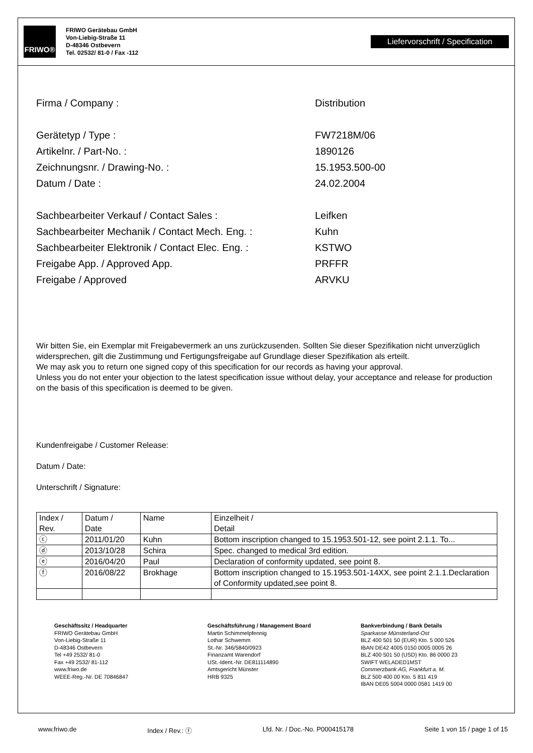FRIWO®
FRIWO Gerätebau GmbH
Von-Liebig-Straße 11
D-48346 Ostbevern
Tel. 02532/ 81-0 / Fax -112
Liefervorschrift / Specification
Firma / Company : Distribution
Gerätetyp / Type : FW7218M/06
Artikelnr. / Part-No. : 1890126
Zeichnungsnr. / Drawing-No. : 15.1953.500-00
Datum / Date : 24.02.2004
Sachbearbeiter Verkauf / Contact Sales : Leifken
Sachbearbeiter Mechanik / Contact Mech. Eng. : Kuhn
Sachbearbeiter Elektronik / Contact Elec. Eng. :
KSTWO
Freigabe App. / Approved App. PRFFR
Freigabe / Approved ARVKU
Wir bitten Sie, ein Exemplar mit Freigabevermerk an uns zurückzusenden. Sollten Sie dieser Spezifikation nicht unverzüglich widersprechen, gilt die Zustimmung und Fertigungsfreigabe auf Grundlage dieser Spezifikation als erteilt.
We may ask you to return one signed copy of this specification for our records as having your approval.
Unless you do not enter your objection to the latest specification issue without delay, your acceptance and release for production on the basis of this specification is deemed to be given.
Kundenfreigabe / Customer Release:
Datum / Date:
Unterschrift / Signature:
| Index / Rev. | Datum / Date | Name | Einzelheit / Detail |
| ⓒ | 2011/01/20 | Kuhn | Bottom inscription changed to 15.1953.501-12, see point 2.1.1. To... |
| ⓓ | 2013/10/28 | Schira | Spec. changed to medical 3rd edition. |
| ⓔ | 2016/04/20 | Paul | Declaration of conformity updated, see point 8. |
| ⓕ | 2016/08/22 | Brokhage | Bottom inscription changed to 15.1953.501-14XX, see point 2.1.1.Declaration of Conformity updated,see point 8. |
Geschäftssitz / Headquarter
FRIWO Gerätebau GmbH
Von-Liebig-Straße 11
D-48346 Ostbevern
Tel +49 2532/ 81-0
Fax +49 2532/ 81-112
www.friwo.de
WEEE-Reg.-Nr. DE 70846847
Geschäftsführung / Management Board
Martin Schimmelpfennig
Lothar Schwemm
St.-Nr. 346/5840/0923
Finanzamt Warendorf
USt.-Ident.-Nr. DE811114890
Amtsgericht Münster
HRB 9325
Bankverbindung / Bank Details
Sparkasse Münsterland-Ost
BLZ 400 501 50 (EUR) Kto. 5 000 526
IBAN DE42 4005 0150 0005 0005 26
BLZ 400 501 50 (USD) Kto. 86 0000 23
SWIFT WELADED1MST
Commerzbank AG, Frankfurt a. M.
BLZ 500 400 00 Kto. 5 811 419
IBAN DE05 5004 0000 0581 1419 00
www.friwo.de Index / Rev.: ⓕ Lfd. Nr. / Doc.-No. P000415178 Seite 1 von 15 / page 1 of 15